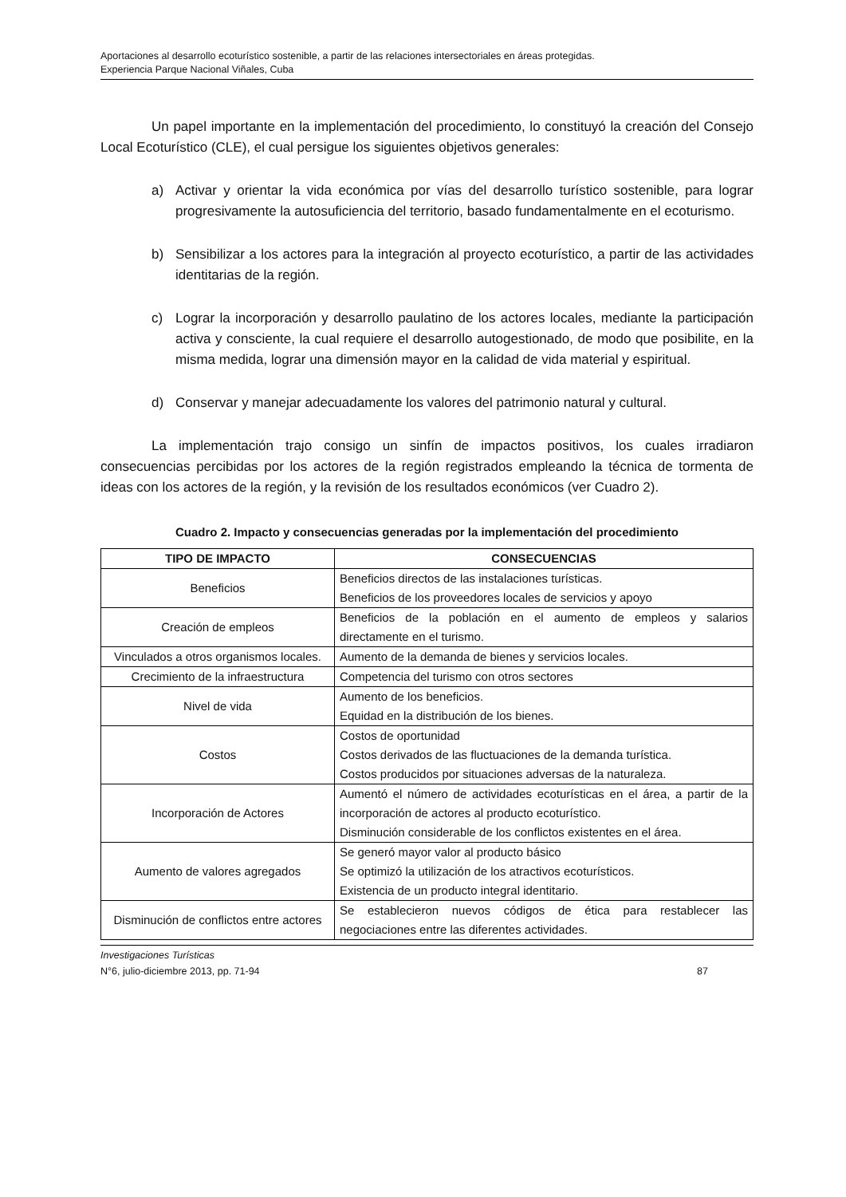Aportaciones al desarrollo ecoturístico sostenible, a partir de las relaciones intersectoriales en áreas protegidas.
Experiencia Parque Nacional Viñales, Cuba
Un papel importante en la implementación del procedimiento, lo constituyó la creación del Consejo Local Ecoturístico (CLE), el cual persigue los siguientes objetivos generales:
a) Activar y orientar la vida económica por vías del desarrollo turístico sostenible, para lograr progresivamente la autosuficiencia del territorio, basado fundamentalmente en el ecoturismo.
b) Sensibilizar a los actores para la integración al proyecto ecoturístico, a partir de las actividades identitarias de la región.
c) Lograr la incorporación y desarrollo paulatino de los actores locales, mediante la participación activa y consciente, la cual requiere el desarrollo autogestionado, de modo que posibilite, en la misma medida, lograr una dimensión mayor en la calidad de vida material y espiritual.
d) Conservar y manejar adecuadamente los valores del patrimonio natural y cultural.
La implementación trajo consigo un sinfín de impactos positivos, los cuales irradiaron consecuencias percibidas por los actores de la región registrados empleando la técnica de tormenta de ideas con los actores de la región, y la revisión de los resultados económicos (ver Cuadro 2).
Cuadro 2. Impacto y consecuencias generadas por la implementación del procedimiento
| TIPO DE IMPACTO | CONSECUENCIAS |
| --- | --- |
| Beneficios | Beneficios directos de las instalaciones turísticas. Beneficios de los proveedores locales de servicios y apoyo |
| Creación de empleos | Beneficios de la población en el aumento de empleos y salarios directamente en el turismo. |
| Vinculados a otros organismos locales. | Aumento de la demanda de bienes y servicios locales. |
| Crecimiento de la infraestructura | Competencia del turismo con otros sectores |
| Nivel de vida | Aumento de los beneficios. Equidad en la distribución de los bienes. |
| Costos | Costos de oportunidad Costos derivados de las fluctuaciones de la demanda turística. Costos producidos por situaciones adversas de la naturaleza. |
| Incorporación de Actores | Aumentó el número de actividades ecoturísticas en el área, a partir de la incorporación de actores al producto ecoturístico. Disminución considerable de los conflictos existentes en el área. |
| Aumento de valores agregados | Se generó mayor valor al producto básico Se optimizó la utilización de los atractivos ecoturísticos. Existencia de un producto integral identitario. |
| Disminución de conflictos entre actores | Se establecieron nuevos códigos de ética para restablecer las negociaciones entre las diferentes actividades. |
Investigaciones Turísticas
N°6, julio-diciembre 2013, pp. 71-94 87